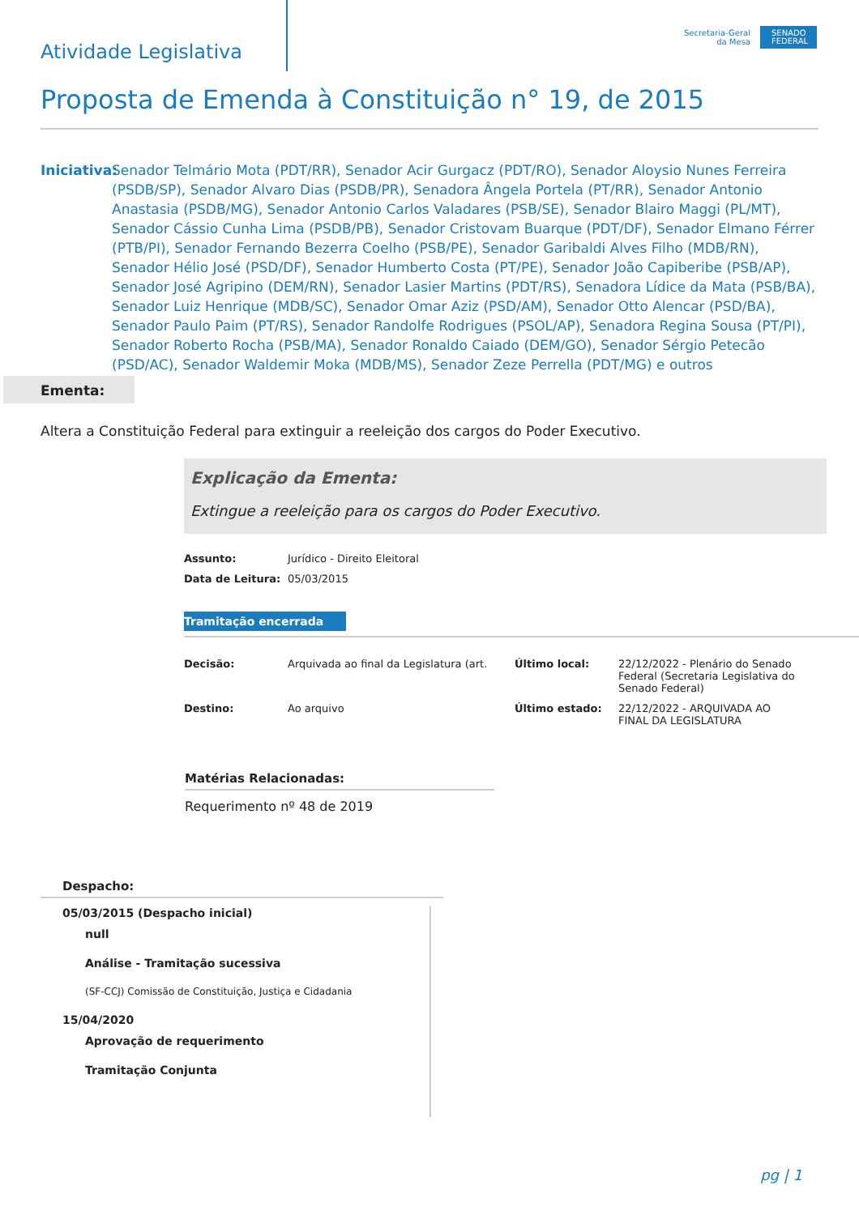Atividade Legislativa
Secretaria-Geral
da Mesa
SENADO FEDERAL
Proposta de Emenda à Constituição n° 19, de 2015
Iniciativa:
Senador Telmário Mota (PDT/RR), Senador Acir Gurgacz (PDT/RO), Senador Aloysio Nunes Ferreira (PSDB/SP), Senador Alvaro Dias (PSDB/PR), Senadora Ângela Portela (PT/RR), Senador Antonio Anastasia (PSDB/MG), Senador Antonio Carlos Valadares (PSB/SE), Senador Blairo Maggi (PL/MT), Senador Cássio Cunha Lima (PSDB/PB), Senador Cristovam Buarque (PDT/DF), Senador Elmano Férrer (PTB/PI), Senador Fernando Bezerra Coelho (PSB/PE), Senador Garibaldi Alves Filho (MDB/RN), Senador Hélio José (PSD/DF), Senador Humberto Costa (PT/PE), Senador João Capiberibe (PSB/AP), Senador José Agripino (DEM/RN), Senador Lasier Martins (PDT/RS), Senadora Lídice da Mata (PSB/BA), Senador Luiz Henrique (MDB/SC), Senador Omar Aziz (PSD/AM), Senador Otto Alencar (PSD/BA), Senador Paulo Paim (PT/RS), Senador Randolfe Rodrigues (PSOL/AP), Senadora Regina Sousa (PT/PI), Senador Roberto Rocha (PSB/MA), Senador Ronaldo Caiado (DEM/GO), Senador Sérgio Petecão (PSD/AC), Senador Waldemir Moka (MDB/MS), Senador Zeze Perrella (PDT/MG) e outros
Ementa:
Altera a Constituição Federal para extinguir a reeleição dos cargos do Poder Executivo.
Explicação da Ementa:
Extingue a reeleição para os cargos do Poder Executivo.
| Assunto: | Jurídico - Direito Eleitoral |
| Data de Leitura: | 05/03/2015 |
Tramitação encerrada
| Decisão: | Arquivada ao final da Legislatura (art. | Último local: | 22/12/2022 - Plenário do Senado Federal (Secretaria Legislativa do Senado Federal) |
| Destino: | Ao arquivo | Último estado: | 22/12/2022 - ARQUIVADA AO FINAL DA LEGISLATURA |
Matérias Relacionadas:
Requerimento nº 48 de 2019
Despacho:
05/03/2015 (Despacho inicial)
null
Análise - Tramitação sucessiva
(SF-CCJ) Comissão de Constituição, Justiça e Cidadania
15/04/2020
Aprovação de requerimento
Tramitação Conjunta
pg | 1